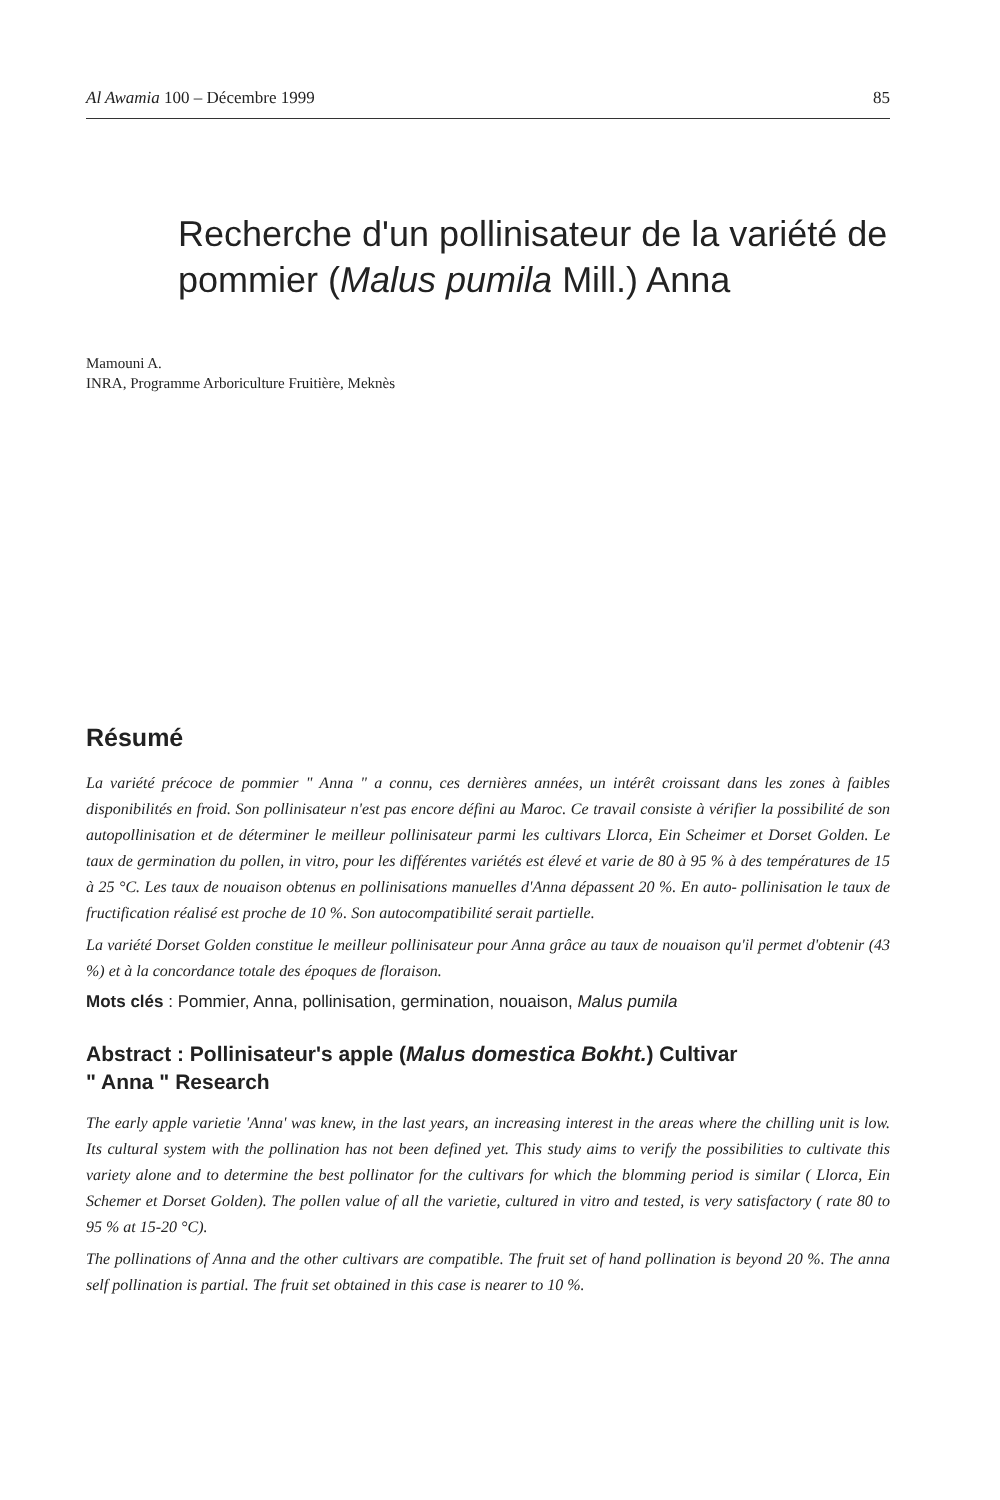Al Awamia 100 – Décembre 1999 85
Recherche d'un pollinisateur de la variété de pommier (Malus pumila Mill.) Anna
Mamouni A.
INRA, Programme Arboriculture Fruitière, Meknès
Résumé
La variété précoce de pommier " Anna " a connu, ces dernières années, un intérêt croissant dans les zones à faibles disponibilités en froid. Son pollinisateur n'est pas encore défini au Maroc. Ce travail consiste à vérifier la possibilité de son autopollinisation et de déterminer le meilleur pollinisateur parmi les cultivars Llorca, Ein Scheimer et Dorset Golden. Le taux de germination du pollen, in vitro, pour les différentes variétés est élevé et varie de 80 à 95 % à des températures de 15 à 25 °C. Les taux de nouaison obtenus en pollinisations manuelles d'Anna dépassent 20 %. En auto- pollinisation le taux de fructification réalisé est proche de 10 %. Son autocompatibilité serait partielle.
La variété Dorset Golden constitue le meilleur pollinisateur pour Anna grâce au taux de nouaison qu'il permet d'obtenir (43 %) et à la concordance totale des époques de floraison.
Mots clés : Pommier, Anna, pollinisation, germination, nouaison, Malus pumila
Abstract : Pollinisateur's apple (Malus domestica Bokht.) Cultivar
" Anna " Research
The early apple varietie 'Anna' was knew, in the last years, an increasing interest in the areas where the chilling unit is low. Its cultural system with the pollination has not been defined yet. This study aims to verify the possibilities to cultivate this variety alone and to determine the best pollinator for the cultivars for which the blomming period is similar ( Llorca, Ein Schemer et Dorset Golden). The pollen value of all the varietie, cultured in vitro and tested, is very satisfactory ( rate 80 to 95 % at 15-20 °C).
The pollinations of Anna and the other cultivars are compatible. The fruit set of hand pollination is beyond 20 %. The anna self pollination is partial. The fruit set obtained in this case is nearer to 10 %.